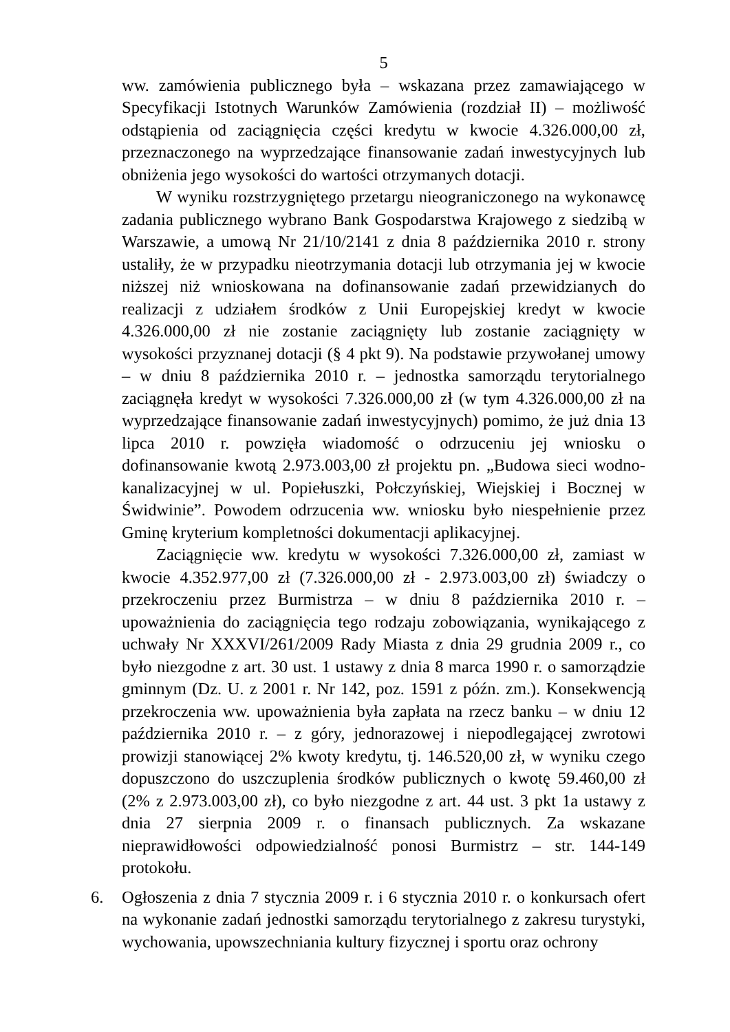5
ww. zamówienia publicznego była – wskazana przez zamawiającego w Specyfikacji Istotnych Warunków Zamówienia (rozdział II) – możliwość odstąpienia od zaciągnięcia części kredytu w kwocie 4.326.000,00 zł, przeznaczonego na wyprzedzające finansowanie zadań inwestycyjnych lub obniżenia jego wysokości do wartości otrzymanych dotacji.
W wyniku rozstrzygniętego przetargu nieograniczonego na wykonawcę zadania publicznego wybrano Bank Gospodarstwa Krajowego z siedzibą w Warszawie, a umową Nr 21/10/2141 z dnia 8 października 2010 r. strony ustaliły, że w przypadku nieotrzymania dotacji lub otrzymania jej w kwocie niższej niż wnioskowana na dofinansowanie zadań przewidzianych do realizacji z udziałem środków z Unii Europejskiej kredyt w kwocie 4.326.000,00 zł nie zostanie zaciągnięty lub zostanie zaciągnięty w wysokości przyznanej dotacji (§ 4 pkt 9). Na podstawie przywołanej umowy – w dniu 8 października 2010 r. – jednostka samorządu terytorialnego zaciągnęła kredyt w wysokości 7.326.000,00 zł (w tym 4.326.000,00 zł na wyprzedzające finansowanie zadań inwestycyjnych) pomimo, że już dnia 13 lipca 2010 r. powzięła wiadomość o odrzuceniu jej wniosku o dofinansowanie kwotą 2.973.003,00 zł projektu pn. „Budowa sieci wodno-kanalizacyjnej w ul. Popiełuszki, Połczyńskiej, Wiejskiej i Bocznej w Świdwinie”. Powodem odrzucenia ww. wniosku było niespełnienie przez Gminę kryterium kompletności dokumentacji aplikacyjnej.
Zaciągnięcie ww. kredytu w wysokości 7.326.000,00 zł, zamiast w kwocie 4.352.977,00 zł (7.326.000,00 zł - 2.973.003,00 zł) świadczy o przekroczeniu przez Burmistrza – w dniu 8 października 2010 r. – upoważnienia do zaciągnięcia tego rodzaju zobowiązania, wynikającego z uchwały Nr XXXVI/261/2009 Rady Miasta z dnia 29 grudnia 2009 r., co było niezgodne z art. 30 ust. 1 ustawy z dnia 8 marca 1990 r. o samorządzie gminnym (Dz. U. z 2001 r. Nr 142, poz. 1591 z późn. zm.). Konsekwencją przekroczenia ww. upoważnienia była zapłata na rzecz banku – w dniu 12 października 2010 r. – z góry, jednorazowej i niepodlegającej zwrotowi prowizji stanowiącej 2% kwoty kredytu, tj. 146.520,00 zł, w wyniku czego dopuszczono do uszczuplenia środków publicznych o kwotę 59.460,00 zł (2% z 2.973.003,00 zł), co było niezgodne z art. 44 ust. 3 pkt 1a ustawy z dnia 27 sierpnia 2009 r. o finansach publicznych. Za wskazane nieprawidłowości odpowiedzialność ponosi Burmistrz – str. 144-149 protokołu.
6. Ogłoszenia z dnia 7 stycznia 2009 r. i 6 stycznia 2010 r. o konkursach ofert na wykonanie zadań jednostki samorządu terytorialnego z zakresu turystyki, wychowania, upowszechniania kultury fizycznej i sportu oraz ochrony